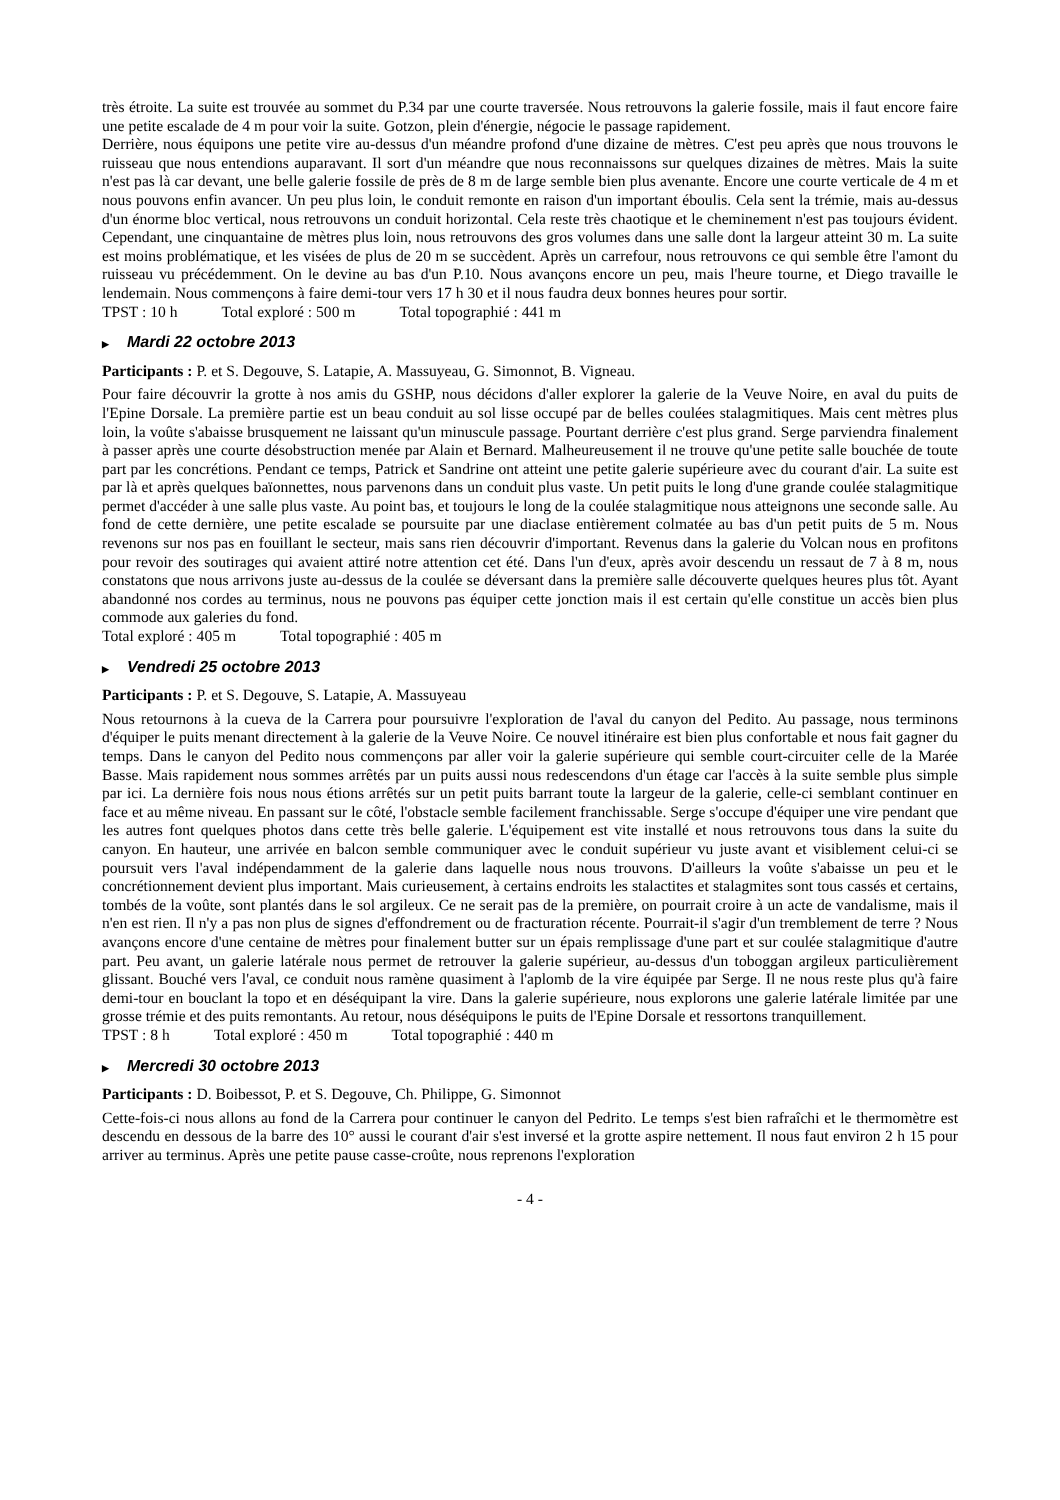très étroite. La suite est trouvée au sommet du P.34 par une courte traversée. Nous retrouvons la galerie fossile, mais il faut encore faire une petite escalade de 4 m pour voir la suite. Gotzon, plein d'énergie, négocie le passage rapidement.
Derrière, nous équipons une petite vire au-dessus d'un méandre profond d'une dizaine de mètres. C'est peu après que nous trouvons le ruisseau que nous entendions auparavant. Il sort d'un méandre que nous reconnaissons sur quelques dizaines de mètres. Mais la suite n'est pas là car devant, une belle galerie fossile de près de 8 m de large semble bien plus avenante. Encore une courte verticale de 4 m et nous pouvons enfin avancer. Un peu plus loin, le conduit remonte en raison d'un important éboulis. Cela sent la trémie, mais au-dessus d'un énorme bloc vertical, nous retrouvons un conduit horizontal. Cela reste très chaotique et le cheminement n'est pas toujours évident. Cependant, une cinquantaine de mètres plus loin, nous retrouvons des gros volumes dans une salle dont la largeur atteint 30 m. La suite est moins problématique, et les visées de plus de 20 m se succèdent. Après un carrefour, nous retrouvons ce qui semble être l'amont du ruisseau vu précédemment. On le devine au bas d'un P.10. Nous avançons encore un peu, mais l'heure tourne, et Diego travaille le lendemain. Nous commençons à faire demi-tour vers 17 h 30 et il nous faudra deux bonnes heures pour sortir.
TPST : 10 h Total exploré : 500 m Total topographié : 441 m
▶ Mardi 22 octobre 2013
Participants : P. et S. Degouve, S. Latapie, A. Massuyeau, G. Simonnot, B. Vigneau.
Pour faire découvrir la grotte à nos amis du GSHP, nous décidons d'aller explorer la galerie de la Veuve Noire, en aval du puits de l'Epine Dorsale. La première partie est un beau conduit au sol lisse occupé par de belles coulées stalagmitiques. Mais cent mètres plus loin, la voûte s'abaisse brusquement ne laissant qu'un minuscule passage. Pourtant derrière c'est plus grand. Serge parviendra finalement à passer après une courte désobstruction menée par Alain et Bernard. Malheureusement il ne trouve qu'une petite salle bouchée de toute part par les concrétions. Pendant ce temps, Patrick et Sandrine ont atteint une petite galerie supérieure avec du courant d'air. La suite est par là et après quelques baïonnettes, nous parvenons dans un conduit plus vaste. Un petit puits le long d'une grande coulée stalagmitique permet d'accéder à une salle plus vaste. Au point bas, et toujours le long de la coulée stalagmitique nous atteignons une seconde salle. Au fond de cette dernière, une petite escalade se poursuite par une diaclase entièrement colmatée au bas d'un petit puits de 5 m. Nous revenons sur nos pas en fouillant le secteur, mais sans rien découvrir d'important. Revenus dans la galerie du Volcan nous en profitons pour revoir des soutirages qui avaient attiré notre attention cet été. Dans l'un d'eux, après avoir descendu un ressaut de 7 à 8 m, nous constatons que nous arrivons juste au-dessus de la coulée se déversant dans la première salle découverte quelques heures plus tôt. Ayant abandonné nos cordes au terminus, nous ne pouvons pas équiper cette jonction mais il est certain qu'elle constitue un accès bien plus commode aux galeries du fond.
Total exploré : 405 m Total topographié : 405 m
▶ Vendredi 25 octobre 2013
Participants : P. et S. Degouve, S. Latapie, A. Massuyeau
Nous retournons à la cueva de la Carrera pour poursuivre l'exploration de l'aval du canyon del Pedito. Au passage, nous terminons d'équiper le puits menant directement à la galerie de la Veuve Noire. Ce nouvel itinéraire est bien plus confortable et nous fait gagner du temps. Dans le canyon del Pedito nous commençons par aller voir la galerie supérieure qui semble court-circuiter celle de la Marée Basse. Mais rapidement nous sommes arrêtés par un puits aussi nous redescendons d'un étage car l'accès à la suite semble plus simple par ici. La dernière fois nous nous étions arrêtés sur un petit puits barrant toute la largeur de la galerie, celle-ci semblant continuer en face et au même niveau. En passant sur le côté, l'obstacle semble facilement franchissable. Serge s'occupe d'équiper une vire pendant que les autres font quelques photos dans cette très belle galerie. L'équipement est vite installé et nous retrouvons tous dans la suite du canyon. En hauteur, une arrivée en balcon semble communiquer avec le conduit supérieur vu juste avant et visiblement celui-ci se poursuit vers l'aval indépendamment de la galerie dans laquelle nous nous trouvons. D'ailleurs la voûte s'abaisse un peu et le concrétionnement devient plus important. Mais curieusement, à certains endroits les stalactites et stalagmites sont tous cassés et certains, tombés de la voûte, sont plantés dans le sol argileux. Ce ne serait pas de la première, on pourrait croire à un acte de vandalisme, mais il n'en est rien. Il n'y a pas non plus de signes d'effondrement ou de fracturation récente. Pourrait-il s'agir d'un tremblement de terre ? Nous avançons encore d'une centaine de mètres pour finalement butter sur un épais remplissage d'une part et sur coulée stalagmitique d'autre part. Peu avant, un galerie latérale nous permet de retrouver la galerie supérieur, au-dessus d'un toboggan argileux particulièrement glissant. Bouché vers l'aval, ce conduit nous ramène quasiment à l'aplomb de la vire équipée par Serge. Il ne nous reste plus qu'à faire demi-tour en bouclant la topo et en déséquipant la vire. Dans la galerie supérieure, nous explorons une galerie latérale limitée par une grosse trémie et des puits remontants. Au retour, nous déséquipons le puits de l'Epine Dorsale et ressortons tranquillement.
TPST : 8 h Total exploré : 450 m Total topographié : 440 m
▶ Mercredi 30 octobre 2013
Participants : D. Boibessot, P. et S. Degouve, Ch. Philippe, G. Simonnot
Cette-fois-ci nous allons au fond de la Carrera pour continuer le canyon del Pedrito. Le temps s'est bien rafraîchi et le thermomètre est descendu en dessous de la barre des 10° aussi le courant d'air s'est inversé et la grotte aspire nettement. Il nous faut environ 2 h 15 pour arriver au terminus. Après une petite pause casse-croûte, nous reprenons l'exploration
- 4 -